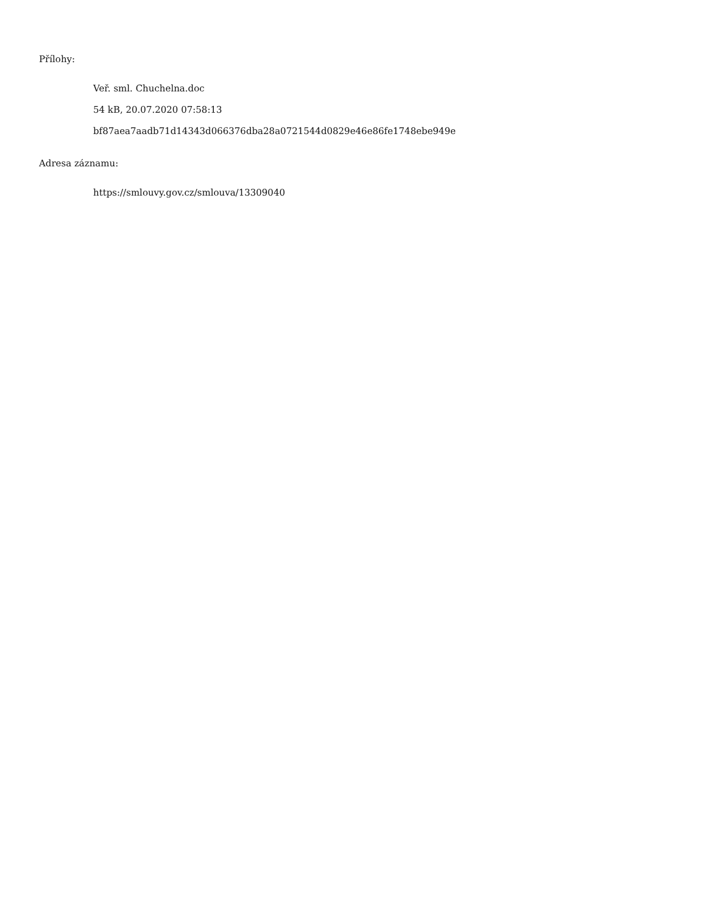Přílohy:
Veř. sml. Chuchelna.doc
54 kB, 20.07.2020 07:58:13
bf87aea7aadb71d14343d066376dba28a0721544d0829e46e86fe1748ebe949e
Adresa záznamu:
https://smlouvy.gov.cz/smlouva/13309040